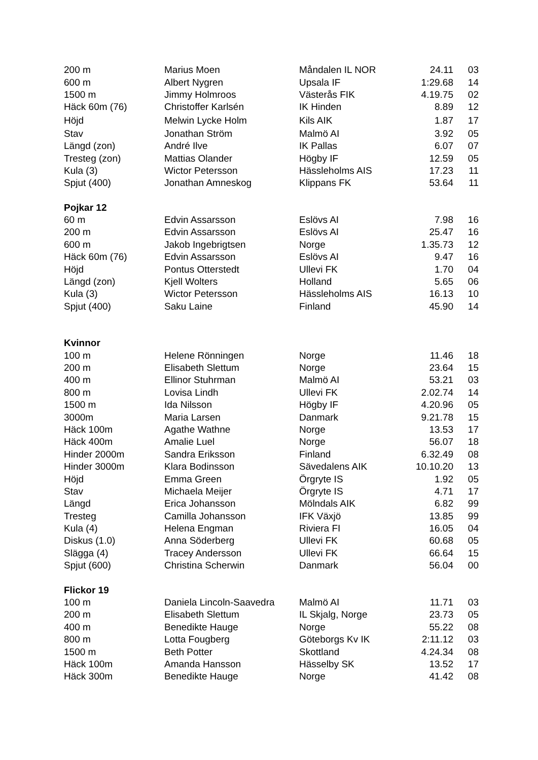| 200 m | Marius Moen | Måndalen IL NOR | 24.11 | 03 |
| 600 m | Albert Nygren | Upsala IF | 1:29.68 | 14 |
| 1500 m | Jimmy Holmroos | Västerås FIK | 4.19.75 | 02 |
| Häck 60m (76) | Christoffer Karlsén | IK Hinden | 8.89 | 12 |
| Höjd | Melwin Lycke Holm | Kils AIK | 1.87 | 17 |
| Stav | Jonathan Ström | Malmö AI | 3.92 | 05 |
| Längd (zon) | André Ilve | IK Pallas | 6.07 | 07 |
| Tresteg (zon) | Mattias Olander | Högby IF | 12.59 | 05 |
| Kula (3) | Wictor Petersson | Hässleholms AIS | 17.23 | 11 |
| Spjut (400) | Jonathan Amneskog | Klippans FK | 53.64 | 11 |
| Pojkar 12 | | | | |
| 60 m | Edvin Assarsson | Eslövs AI | 7.98 | 16 |
| 200 m | Edvin Assarsson | Eslövs AI | 25.47 | 16 |
| 600 m | Jakob Ingebrigtsen | Norge | 1.35.73 | 12 |
| Häck 60m (76) | Edvin Assarsson | Eslövs AI | 9.47 | 16 |
| Höjd | Pontus Otterstedt | Ullevi FK | 1.70 | 04 |
| Längd (zon) | Kjell Wolters | Holland | 5.65 | 06 |
| Kula (3) | Wictor Petersson | Hässleholms AIS | 16.13 | 10 |
| Spjut (400) | Saku Laine | Finland | 45.90 | 14 |
| Kvinnor | | | | |
| 100 m | Helene Rönningen | Norge | 11.46 | 18 |
| 200 m | Elisabeth Slettum | Norge | 23.64 | 15 |
| 400 m | Ellinor Stuhrman | Malmö AI | 53.21 | 03 |
| 800 m | Lovisa Lindh | Ullevi FK | 2.02.74 | 14 |
| 1500 m | Ida Nilsson | Högby IF | 4.20.96 | 05 |
| 3000m | Maria Larsen | Danmark | 9.21.78 | 15 |
| Häck 100m | Agathe Wathne | Norge | 13.53 | 17 |
| Häck 400m | Amalie Luel | Norge | 56.07 | 18 |
| Hinder 2000m | Sandra Eriksson | Finland | 6.32.49 | 08 |
| Hinder 3000m | Klara Bodinsson | Sävedalens AIK | 10.10.20 | 13 |
| Höjd | Emma Green | Örgryte IS | 1.92 | 05 |
| Stav | Michaela Meijer | Örgryte IS | 4.71 | 17 |
| Längd | Erica Johansson | Mölndals AIK | 6.82 | 99 |
| Tresteg | Camilla Johansson | IFK Växjö | 13.85 | 99 |
| Kula (4) | Helena Engman | Riviera FI | 16.05 | 04 |
| Diskus (1.0) | Anna Söderberg | Ullevi FK | 60.68 | 05 |
| Slägga (4) | Tracey Andersson | Ullevi FK | 66.64 | 15 |
| Spjut (600) | Christina Scherwin | Danmark | 56.04 | 00 |
| Flickor 19 | | | | |
| 100 m | Daniela Lincoln-Saavedra | Malmö AI | 11.71 | 03 |
| 200 m | Elisabeth Slettum | IL Skjalg, Norge | 23.73 | 05 |
| 400 m | Benedikte Hauge | Norge | 55.22 | 08 |
| 800 m | Lotta Fougberg | Göteborgs Kv IK | 2:11.12 | 03 |
| 1500 m | Beth Potter | Skottland | 4.24.34 | 08 |
| Häck 100m | Amanda Hansson | Hässelby SK | 13.52 | 17 |
| Häck 300m | Benedikte Hauge | Norge | 41.42 | 08 |